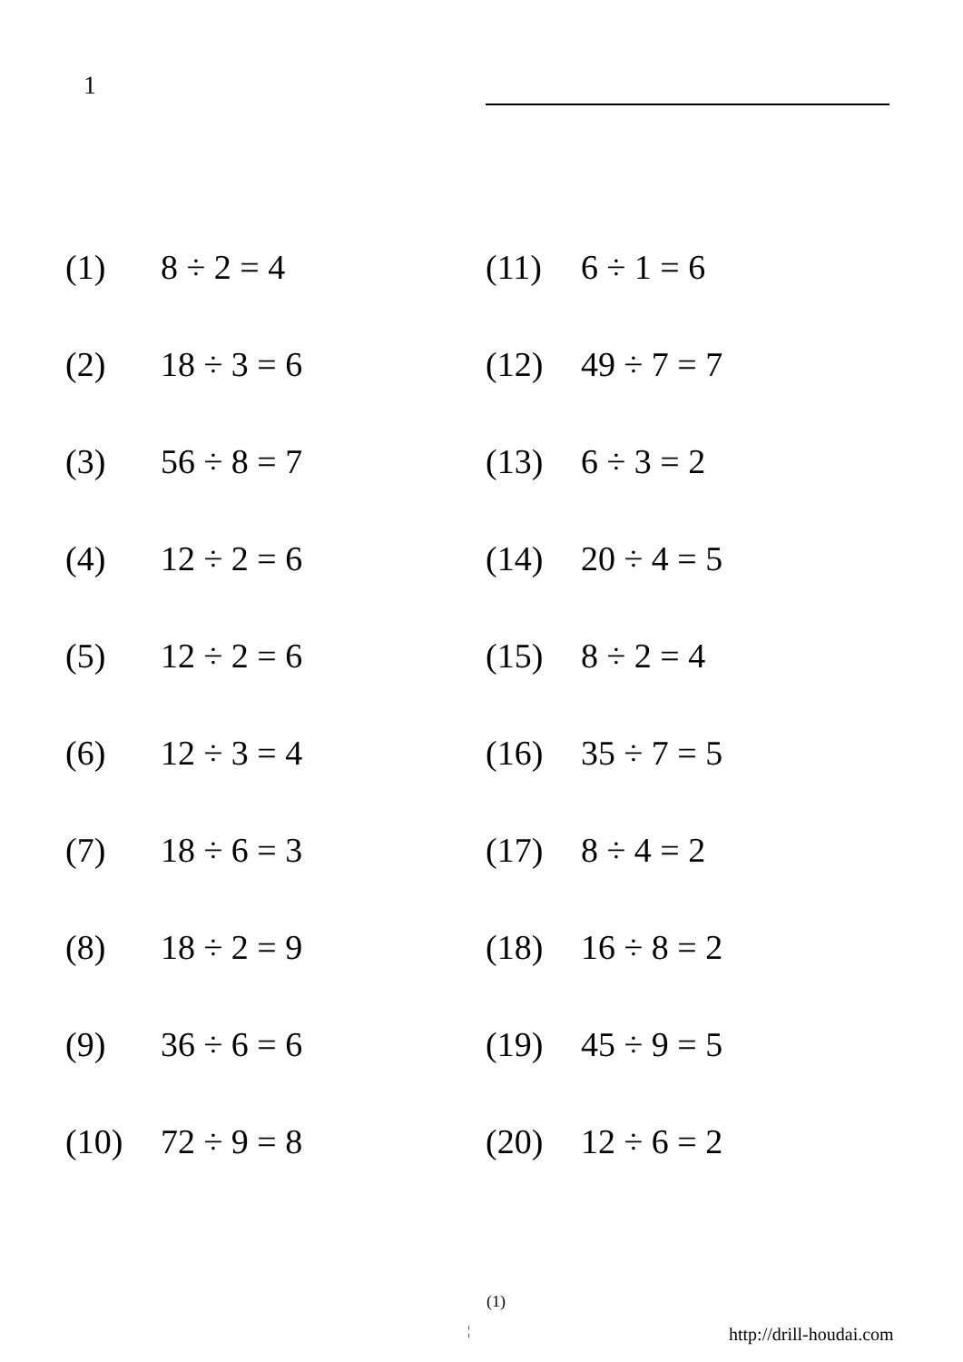1
| (1) | 8 ÷ 2 = 4 | (11) | 6 ÷ 1 = 6 |
| (2) | 18 ÷ 3 = 6 | (12) | 49 ÷ 7 = 7 |
| (3) | 56 ÷ 8 = 7 | (13) | 6 ÷ 3 = 2 |
| (4) | 12 ÷ 2 = 6 | (14) | 20 ÷ 4 = 5 |
| (5) | 12 ÷ 2 = 6 | (15) | 8 ÷ 2 = 4 |
| (6) | 12 ÷ 3 = 4 | (16) | 35 ÷ 7 = 5 |
| (7) | 18 ÷ 6 = 3 | (17) | 8 ÷ 4 = 2 |
| (8) | 18 ÷ 2 = 9 | (18) | 16 ÷ 8 = 2 |
| (9) | 36 ÷ 6 = 6 | (19) | 45 ÷ 9 = 5 |
| (10) | 72 ÷ 9 = 8 | (20) | 12 ÷ 6 = 2 |
(1)
¦ http://drill-houdai.com